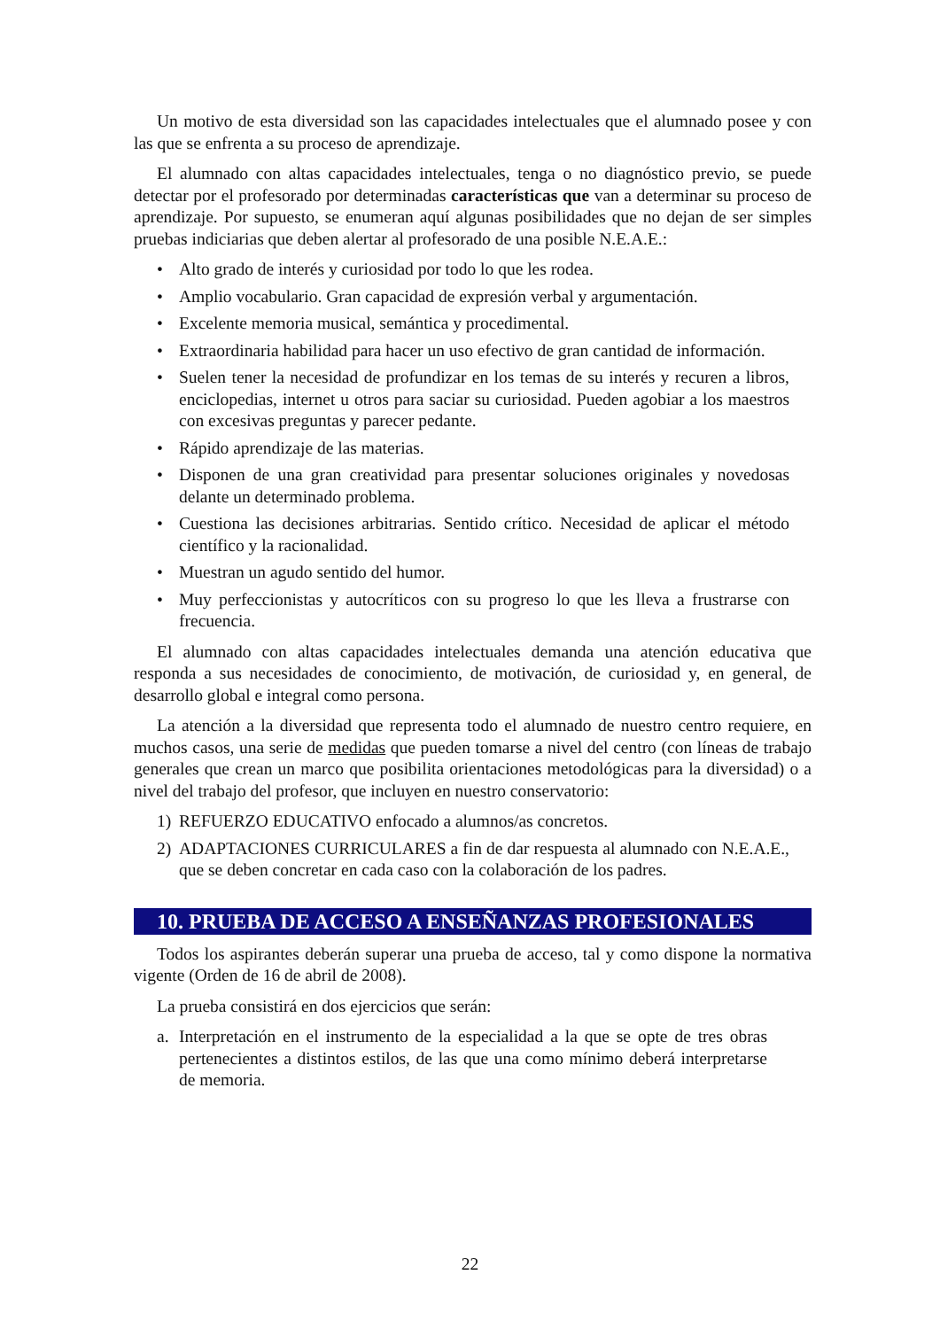Un motivo de esta diversidad son las capacidades intelectuales que el alumnado posee y con las que se enfrenta a su proceso de aprendizaje.
El alumnado con altas capacidades intelectuales, tenga o no diagnóstico previo, se puede detectar por el profesorado por determinadas características que van a determinar su proceso de aprendizaje. Por supuesto, se enumeran aquí algunas posibilidades que no dejan de ser simples pruebas indiciarias que deben alertar al profesorado de una posible N.E.A.E.:
• Alto grado de interés y curiosidad por todo lo que les rodea.
• Amplio vocabulario. Gran capacidad de expresión verbal y argumentación.
• Excelente memoria musical, semántica y procedimental.
• Extraordinaria habilidad para hacer un uso efectivo de gran cantidad de información.
• Suelen tener la necesidad de profundizar en los temas de su interés y recuren a libros, enciclopedias, internet u otros para saciar su curiosidad. Pueden agobiar a los maestros con excesivas preguntas y parecer pedante.
• Rápido aprendizaje de las materias.
• Disponen de una gran creatividad para presentar soluciones originales y novedosas delante un determinado problema.
• Cuestiona las decisiones arbitrarias. Sentido crítico. Necesidad de aplicar el método científico y la racionalidad.
• Muestran un agudo sentido del humor.
• Muy perfeccionistas y autocríticos con su progreso lo que les lleva a frustrarse con frecuencia.
El alumnado con altas capacidades intelectuales demanda una atención educativa que responda a sus necesidades de conocimiento, de motivación, de curiosidad y, en general, de desarrollo global e integral como persona.
La atención a la diversidad que representa todo el alumnado de nuestro centro requiere, en muchos casos, una serie de medidas que pueden tomarse a nivel del centro (con líneas de trabajo generales que crean un marco que posibilita orientaciones metodológicas para la diversidad) o a nivel del trabajo del profesor, que incluyen en nuestro conservatorio:
1) REFUERZO EDUCATIVO enfocado a alumnos/as concretos.
2) ADAPTACIONES CURRICULARES a fin de dar respuesta al alumnado con N.E.A.E., que se deben concretar en cada caso con la colaboración de los padres.
10. PRUEBA DE ACCESO A ENSEÑANZAS PROFESIONALES
Todos los aspirantes deberán superar una prueba de acceso, tal y como dispone la normativa vigente (Orden de 16 de abril de 2008).
La prueba consistirá en dos ejercicios que serán:
a. Interpretación en el instrumento de la especialidad a la que se opte de tres obras pertenecientes a distintos estilos, de las que una como mínimo deberá interpretarse de memoria.
22